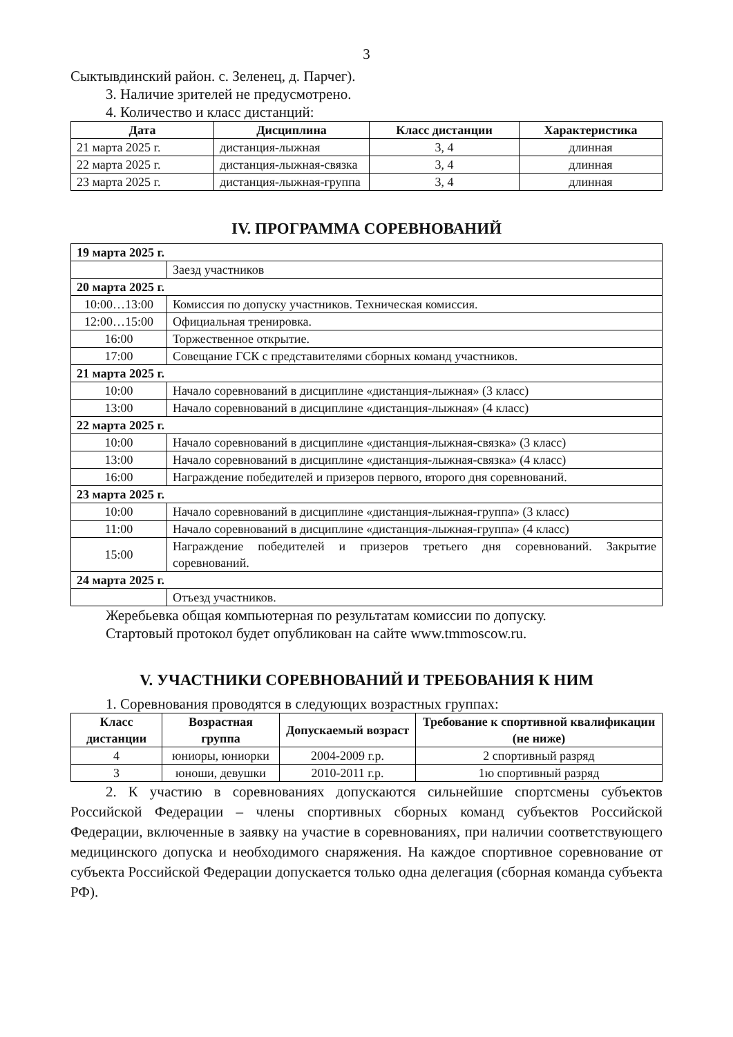3
Сыктывдинский район. с. Зеленец, д. Парчег).
3. Наличие зрителей не предусмотрено.
4. Количество и класс дистанций:
| Дата | Дисциплина | Класс дистанции | Характеристика |
| --- | --- | --- | --- |
| 21 марта 2025 г. | дистанция-лыжная | 3, 4 | длинная |
| 22 марта 2025 г. | дистанция-лыжная-связка | 3, 4 | длинная |
| 23 марта 2025 г. | дистанция-лыжная-группа | 3, 4 | длинная |
IV. ПРОГРАММА СОРЕВНОВАНИЙ
| 19 марта 2025 г. | |
| | Заезд участников |
| 20 марта 2025 г. | |
| 10:00…13:00 | Комиссия по допуску участников. Техническая комиссия. |
| 12:00…15:00 | Официальная тренировка. |
| 16:00 | Торжественное открытие. |
| 17:00 | Совещание ГСК с представителями сборных команд участников. |
| 21 марта 2025 г. | |
| 10:00 | Начало соревнований в дисциплине «дистанция-лыжная» (3 класс) |
| 13:00 | Начало соревнований в дисциплине «дистанция-лыжная» (4 класс) |
| 22 марта 2025 г. | |
| 10:00 | Начало соревнований в дисциплине «дистанция-лыжная-связка» (3 класс) |
| 13:00 | Начало соревнований в дисциплине «дистанция-лыжная-связка» (4 класс) |
| 16:00 | Награждение победителей и призеров первого, второго дня соревнований. |
| 23 марта 2025 г. | |
| 10:00 | Начало соревнований в дисциплине «дистанция-лыжная-группа» (3 класс) |
| 11:00 | Начало соревнований в дисциплине «дистанция-лыжная-группа» (4 класс) |
| 15:00 | Награждение победителей и призеров третьего дня соревнований. Закрытие соревнований. |
| 24 марта 2025 г. | |
| | Отъезд участников. |
Жеребьевка общая компьютерная по результатам комиссии по допуску.
Стартовый протокол будет опубликован на сайте www.tmmoscow.ru.
V. УЧАСТНИКИ СОРЕВНОВАНИЙ И ТРЕБОВАНИЯ К НИМ
1. Соревнования проводятся в следующих возрастных группах:
| Класс дистанции | Возрастная группа | Допускаемый возраст | Требование к спортивной квалификации (не ниже) |
| --- | --- | --- | --- |
| 4 | юниоры, юниорки | 2004-2009 г.р. | 2 спортивный разряд |
| 3 | юноши, девушки | 2010-2011 г.р. | 1ю спортивный разряд |
2. К участию в соревнованиях допускаются сильнейшие спортсмены субъектов Российской Федерации – члены спортивных сборных команд субъектов Российской Федерации, включенные в заявку на участие в соревнованиях, при наличии соответствующего медицинского допуска и необходимого снаряжения. На каждое спортивное соревнование от субъекта Российской Федерации допускается только одна делегация (сборная команда субъекта РФ).